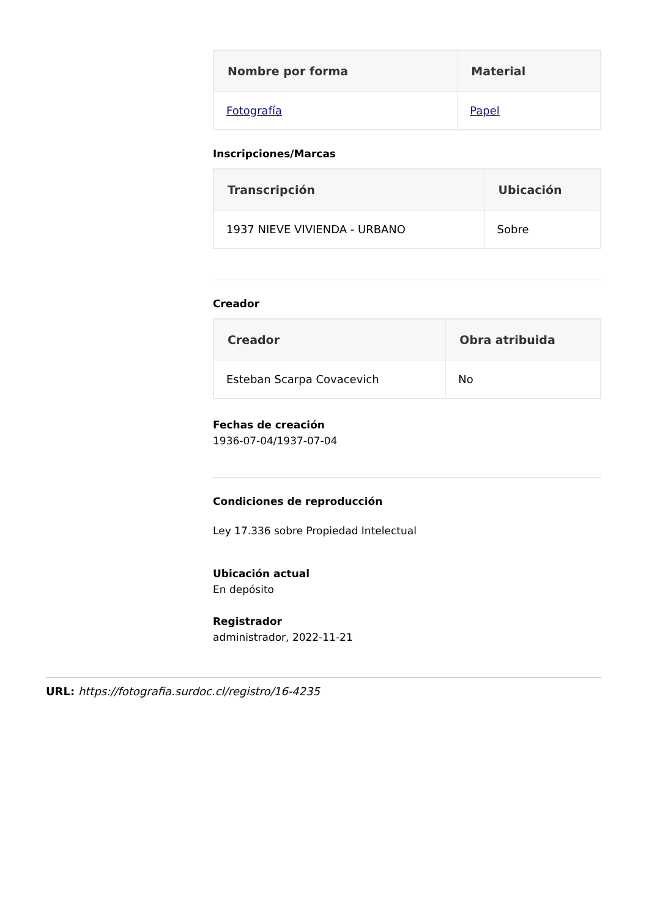| Nombre por forma | Material |
| --- | --- |
| Fotografía | Papel |
Inscripciones/Marcas
| Transcripción | Ubicación |
| --- | --- |
| 1937 NIEVE VIVIENDA - URBANO | Sobre |
Creador
| Creador | Obra atribuida |
| --- | --- |
| Esteban Scarpa Covacevich | No |
Fechas de creación
1936-07-04/1937-07-04
Condiciones de reproducción
Ley 17.336 sobre Propiedad Intelectual
Ubicación actual
En depósito
Registrador
administrador, 2022-11-21
URL: https://fotografia.surdoc.cl/registro/16-4235